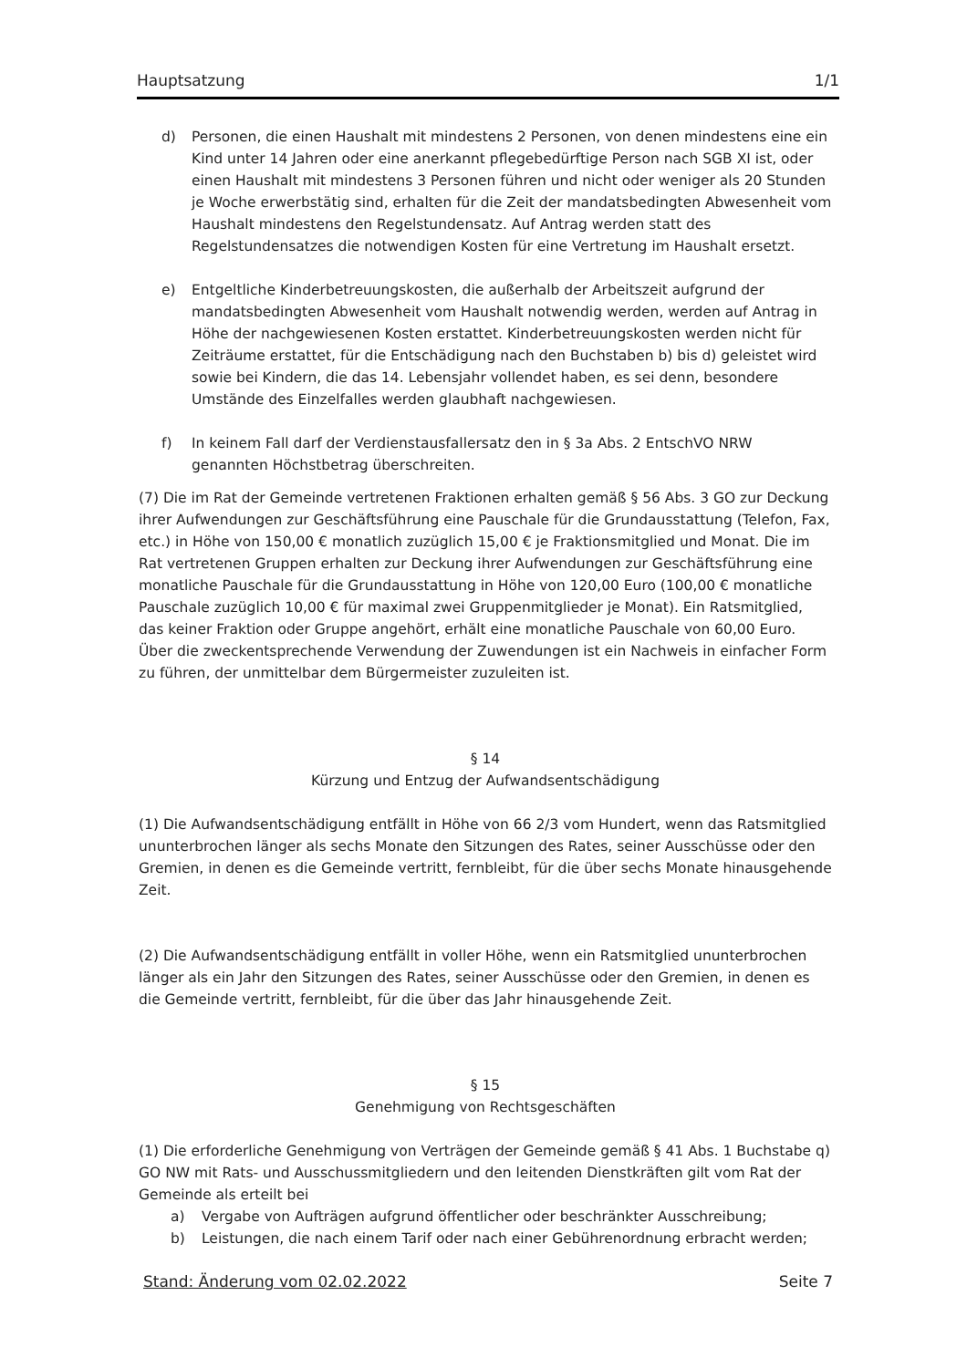Hauptsatzung 1/1
d) Personen, die einen Haushalt mit mindestens 2 Personen, von denen mindestens eine ein Kind unter 14 Jahren oder eine anerkannt pflegebedürftige Person nach SGB XI ist, oder einen Haushalt mit mindestens 3 Personen führen und nicht oder weniger als 20 Stunden je Woche erwerbstätig sind, erhalten für die Zeit der mandatsbedingten Abwesenheit vom Haushalt mindestens den Regelstundensatz. Auf Antrag werden statt des Regelstundensatzes die notwendigen Kosten für eine Vertretung im Haushalt ersetzt.
e) Entgeltliche Kinderbetreuungskosten, die außerhalb der Arbeitszeit aufgrund der mandatsbedingten Abwesenheit vom Haushalt notwendig werden, werden auf Antrag in Höhe der nachgewiesenen Kosten erstattet. Kinderbetreuungskosten werden nicht für Zeiträume erstattet, für die Entschädigung nach den Buchstaben b) bis d) geleistet wird sowie bei Kindern, die das 14. Lebensjahr vollendet haben, es sei denn, besondere Umstände des Einzelfalles werden glaubhaft nachgewiesen.
f) In keinem Fall darf der Verdienstausfallersatz den in § 3a Abs. 2 EntschVO NRW genannten Höchstbetrag überschreiten.
(7) Die im Rat der Gemeinde vertretenen Fraktionen erhalten gemäß § 56 Abs. 3 GO zur Deckung ihrer Aufwendungen zur Geschäftsführung eine Pauschale für die Grundausstattung (Telefon, Fax, etc.) in Höhe von 150,00 € monatlich zuzüglich 15,00 € je Fraktionsmitglied und Monat. Die im Rat vertretenen Gruppen erhalten zur Deckung ihrer Aufwendungen zur Geschäftsführung eine monatliche Pauschale für die Grundausstattung in Höhe von 120,00 Euro (100,00 € monatliche Pauschale zuzüglich 10,00 € für maximal zwei Gruppenmitglieder je Monat). Ein Ratsmitglied, das keiner Fraktion oder Gruppe angehört, erhält eine monatliche Pauschale von 60,00 Euro. Über die zweckentsprechende Verwendung der Zuwendungen ist ein Nachweis in einfacher Form zu führen, der unmittelbar dem Bürgermeister zuzuleiten ist.
§ 14
Kürzung und Entzug der Aufwandsentschädigung
(1) Die Aufwandsentschädigung entfällt in Höhe von 66 2/3 vom Hundert, wenn das Ratsmitglied ununterbrochen länger als sechs Monate den Sitzungen des Rates, seiner Ausschüsse oder den Gremien, in denen es die Gemeinde vertritt, fernbleibt, für die über sechs Monate hinausgehende Zeit.
(2) Die Aufwandsentschädigung entfällt in voller Höhe, wenn ein Ratsmitglied ununterbrochen länger als ein Jahr den Sitzungen des Rates, seiner Ausschüsse oder den Gremien, in denen es die Gemeinde vertritt, fernbleibt, für die über das Jahr hinausgehende Zeit.
§ 15
Genehmigung von Rechtsgeschäften
(1) Die erforderliche Genehmigung von Verträgen der Gemeinde gemäß § 41 Abs. 1 Buchstabe q) GO NW mit Rats- und Ausschussmitgliedern und den leitenden Dienstkräften gilt vom Rat der Gemeinde als erteilt bei
a) Vergabe von Aufträgen aufgrund öffentlicher oder beschränkter Ausschreibung;
b) Leistungen, die nach einem Tarif oder nach einer Gebührenordnung erbracht werden;
Stand: Änderung vom 02.02.2022 Seite 7